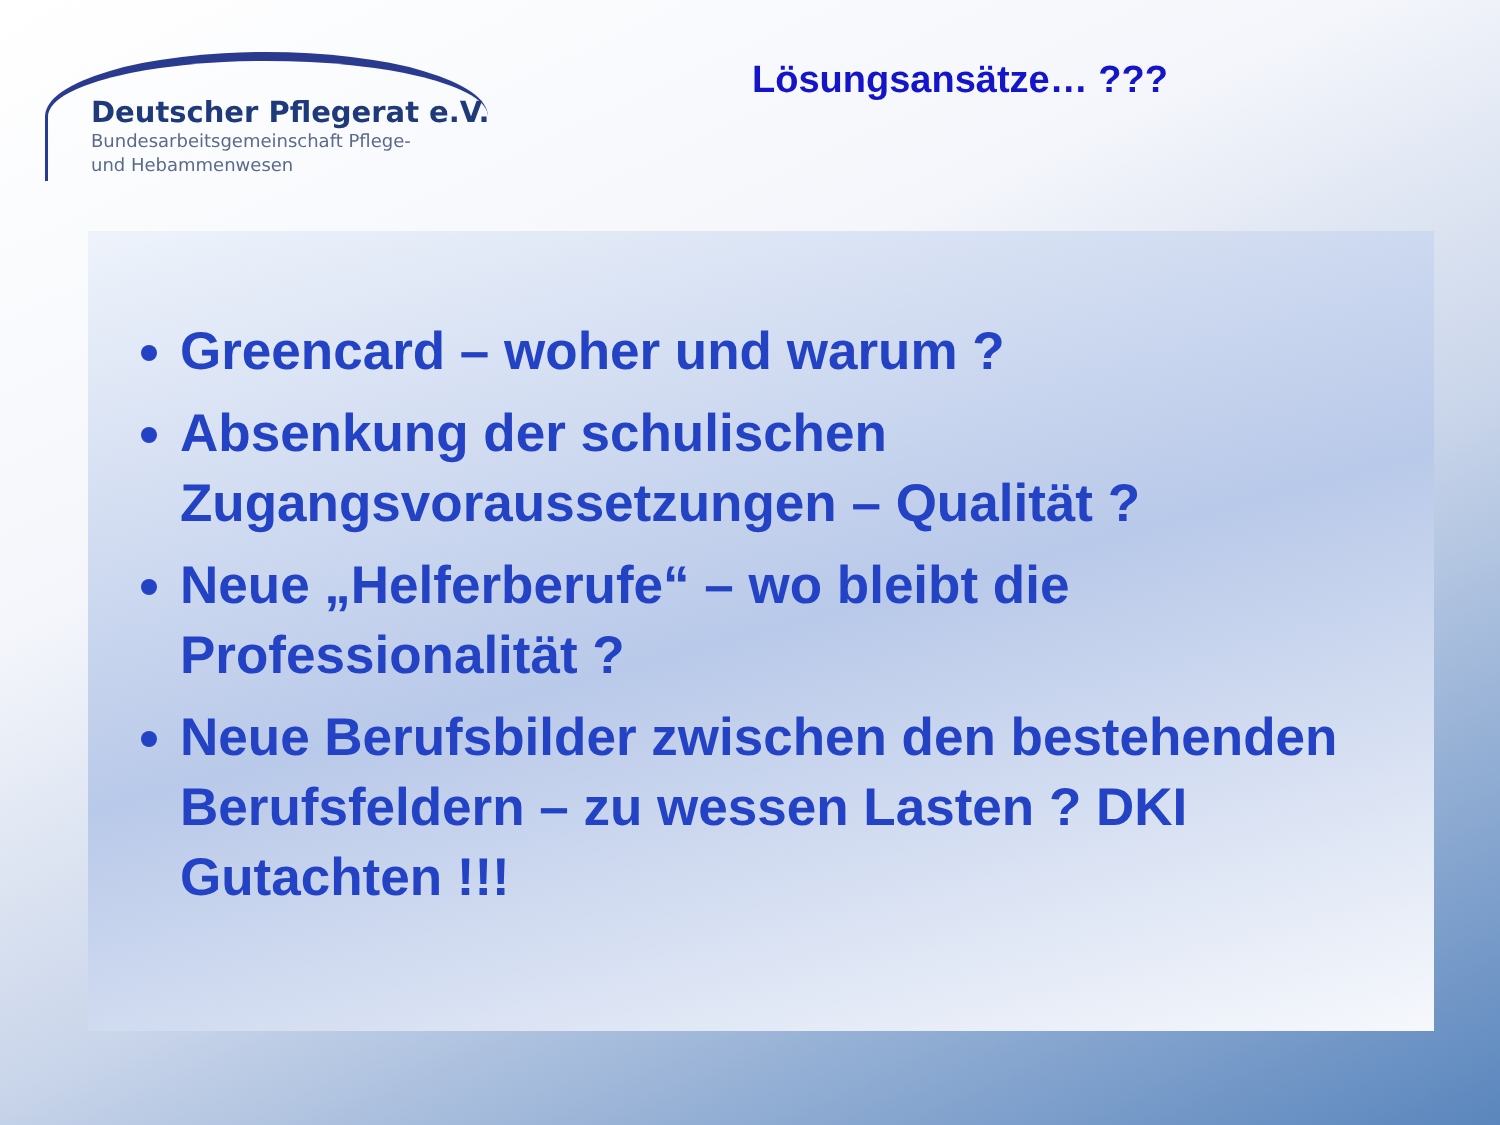Deutscher Pflegerat e.V.
Bundesarbeitsgemeinschaft Pflege-
und Hebammenwesen
Lösungsansätze… ???
Greencard – woher und warum ?
Absenkung der schulischen Zugangsvoraussetzungen – Qualität ?
Neue „Helferberufe“ – wo bleibt die Professionalität ?
Neue Berufsbilder zwischen den bestehenden Berufsfeldern – zu wessen Lasten ? DKI Gutachten !!!